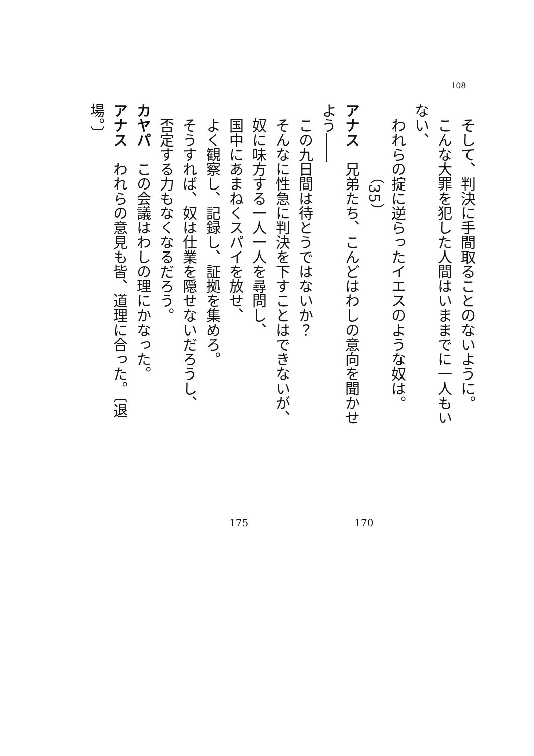108
　そして、判決に手間取ることのないように。
　こんな大罪を犯した人間はいままでに一人もいない、
　われらの掟に逆らったイエスのような奴は。
（35）
アナス　兄弟たち、こんどはわしの意向を聞かせよう――
　この九日間は待とうではないか？
　そんなに性急に判決を下すことはできないが、
　奴に味方する一人一人を尋問し、
　国中にあまねくスパイを放せ、
　よく観察し、記録し、証拠を集めろ。
　そうすれば、奴は仕業を隠せないだろうし、
　否定する力もなくなるだろう。
カヤパ　この会議はわしの理にかなった。
アナス　われらの意見も皆、道理に合った。〔退場。〕
175 170